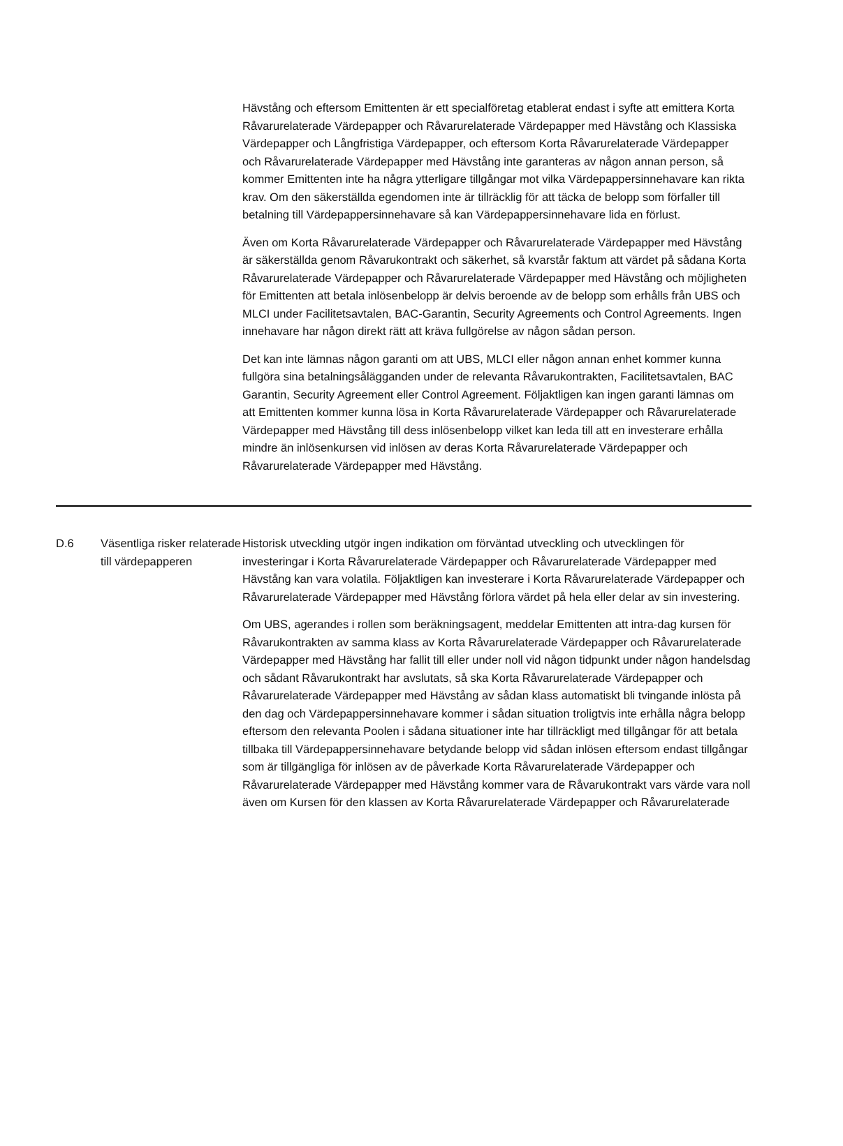Hävstång och eftersom Emittenten är ett specialföretag etablerat endast i syfte att emittera Korta Råvarurelaterade Värdepapper och Råvarurelaterade Värdepapper med Hävstång och Klassiska Värdepapper och Långfristiga Värdepapper, och eftersom Korta Råvarurelaterade Värdepapper och Råvarurelaterade Värdepapper med Hävstång inte garanteras av någon annan person, så kommer Emittenten inte ha några ytterligare tillgångar mot vilka Värdepappersinnehavare kan rikta krav. Om den säkerställda egendomen inte är tillräcklig för att täcka de belopp som förfaller till betalning till Värdepappersinnehavare så kan Värdepappersinnehavare lida en förlust.
Även om Korta Råvarurelaterade Värdepapper och Råvarurelaterade Värdepapper med Hävstång är säkerställda genom Råvarukontrakt och säkerhet, så kvarstår faktum att värdet på sådana Korta Råvarurelaterade Värdepapper och Råvarurelaterade Värdepapper med Hävstång och möjligheten för Emittenten att betala inlösenbelopp är delvis beroende av de belopp som erhålls från UBS och MLCI under Facilitetsavtalen, BAC-Garantin, Security Agreements och Control Agreements. Ingen innehavare har någon direkt rätt att kräva fullgörelse av någon sådan person.
Det kan inte lämnas någon garanti om att UBS, MLCI eller någon annan enhet kommer kunna fullgöra sina betalningsålägganden under de relevanta Råvarukontrakten, Facilitetsavtalen, BAC Garantin, Security Agreement eller Control Agreement. Följaktligen kan ingen garanti lämnas om att Emittenten kommer kunna lösa in Korta Råvarurelaterade Värdepapper och Råvarurelaterade Värdepapper med Hävstång till dess inlösenbelopp vilket kan leda till att en investerare erhålla mindre än inlösenkursen vid inlösen av deras Korta Råvarurelaterade Värdepapper och Råvarurelaterade Värdepapper med Hävstång.
| D.6 | Väsentliga risker relaterade till värdepapperen | Historisk utveckling utgör ingen indikation om förväntad utveckling och utvecklingen för investeringar i Korta Råvarurelaterade Värdepapper och Råvarurelaterade Värdepapper med Hävstång kan vara volatila. Följaktligen kan investerare i Korta Råvarurelaterade Värdepapper och Råvarurelaterade Värdepapper med Hävstång förlora värdet på hela eller delar av sin investering. Om UBS, agerandes i rollen som beräkningsagent, meddelar Emittenten att intra-dag kursen för Råvarukontrakten av samma klass av Korta Råvarurelaterade Värdepapper och Råvarurelaterade Värdepapper med Hävstång har fallit till eller under noll vid någon tidpunkt under någon handelsdag och sådant Råvarukontrakt har avslutats, så ska Korta Råvarurelaterade Värdepapper och Råvarurelaterade Värdepapper med Hävstång av sådan klass automatiskt bli tvingande inlösta på den dag och Värdepappersinnehavare kommer i sådan situation troligtvis inte erhålla några belopp eftersom den relevanta Poolen i sådana situationer inte har tillräckligt med tillgångar för att betala tillbaka till Värdepappersinnehavare betydande belopp vid sådan inlösen eftersom endast tillgångar som är tillgängliga för inlösen av de påverkade Korta Råvarurelaterade Värdepapper och Råvarurelaterade Värdepapper med Hävstång kommer vara de Råvarukontrakt vars värde vara noll även om Kursen för den klassen av Korta Råvarurelaterade Värdepapper och Råvarurelaterade |